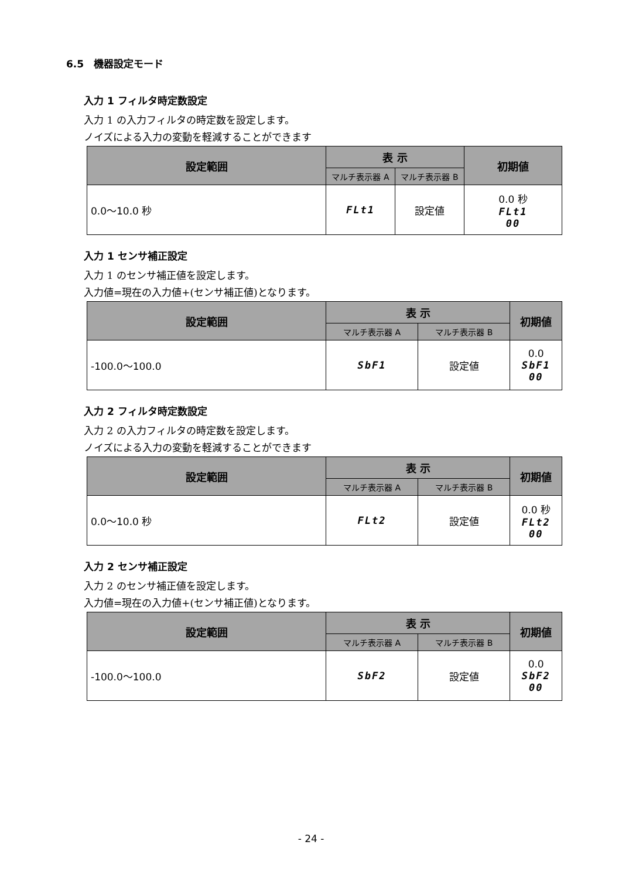6.5　機器設定モード
入力 1 フィルタ時定数設定
入力 1 の入力フィルタの時定数を設定します。
ノイズによる入力の変動を軽減することができます
| 設定範囲 | 表 示 | | 初期値 |
| --- | --- | --- | --- |
| | マルチ表示器 A | マルチ表示器 B | |
| 0.0～10.0 秒 | FLt1 | 設定値 | 0.0 秒 FLt1 00 |
入力 1 センサ補正設定
入力 1 のセンサ補正値を設定します。
入力値=現在の入力値+(センサ補正値)となります。
| 設定範囲 | 表 示 | | 初期値 |
| --- | --- | --- | --- |
| | マルチ表示器 A | マルチ表示器 B | |
| -100.0～100.0 | SbF1 | 設定値 | 0.0 SbF1 00 |
入力 2 フィルタ時定数設定
入力 2 の入力フィルタの時定数を設定します。
ノイズによる入力の変動を軽減することができます
| 設定範囲 | 表 示 | | 初期値 |
| --- | --- | --- | --- |
| | マルチ表示器 A | マルチ表示器 B | |
| 0.0～10.0 秒 | FLt2 | 設定値 | 0.0 秒 FLt2 00 |
入力 2 センサ補正設定
入力 2 のセンサ補正値を設定します。
入力値=現在の入力値+(センサ補正値)となります。
| 設定範囲 | 表 示 | | 初期値 |
| --- | --- | --- | --- |
| | マルチ表示器 A | マルチ表示器 B | |
| -100.0～100.0 | SbF2 | 設定値 | 0.0 SbF2 00 |
- 24 -